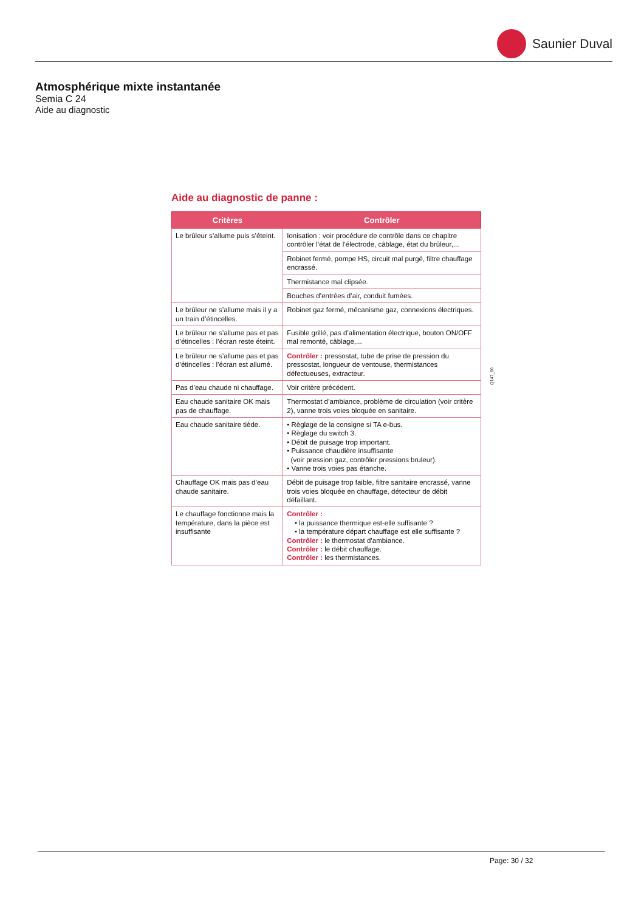Saunier Duval
Atmosphérique mixte instantanée
Semia C 24
Aide au diagnostic
Aide au diagnostic de panne :
| Critères | Contrôler |
| --- | --- |
| Le brûleur s’allume puis s’éteint. | Ionisation : voir procédure de contrôle dans ce chapitre contrôler l’état de l’électrode, câblage, état du brûleur,... |
| | Robinet fermé, pompe HS, circuit mal purgé, filtre chauffage encrassé. |
| | Thermistance mal clipsée. |
| | Bouches d’entrées d’air, conduit fumées. |
| Le brûleur ne s’allume mais il y a un train d’étincelles. | Robinet gaz fermé, mécanisme gaz, connexions électriques. |
| Le brûleur ne s’allume pas et pas d’étincelles : l’écran reste éteint. | Fusible grillé, pas d’alimentation électrique, bouton ON/OFF mal remonté, câblage,... |
| Le brûleur ne s’allume pas et pas d’étincelles : l’écran est allumé. | Contrôler : pressostat, tube de prise de pression du pressostat, longueur de ventouse, thermistances défectueuses, extracteur. |
| Pas d’eau chaude ni chauffage. | Voir critère précédent. |
| Eau chaude sanitaire OK mais pas de chauffage. | Thermostat d’ambiance, problème de circulation (voir critère 2), vanne trois voies bloquée en sanitaire. |
| Eau chaude sanitaire tiède. | • Règlage de la consigne si TA e-bus. • Règlage du switch 3. • Débit de puisage trop important. • Puissance chaudière insuffisante (voir pression gaz, contrôler pressions bruleur). • Vanne trois voies pas étanche. |
| Chauffage OK mais pas d’eau chaude sanitaire. | Débit de puisage trop faible, filtre sanitaire encrassé, vanne trois voies bloquée en chauffage, détecteur de débit défaillant. |
| Le chauffage fonctionne mais la température, dans la pièce est insuffisante | Contrôler : • la puissance thermique est-elle suffisante ? • la température départ chauffage est elle suffisante ? Contrôler : le thermostat d’ambiance. Contrôler : le débit chauffage. Contrôler : les thermistances. |
Q147_00
Page: 30 / 32